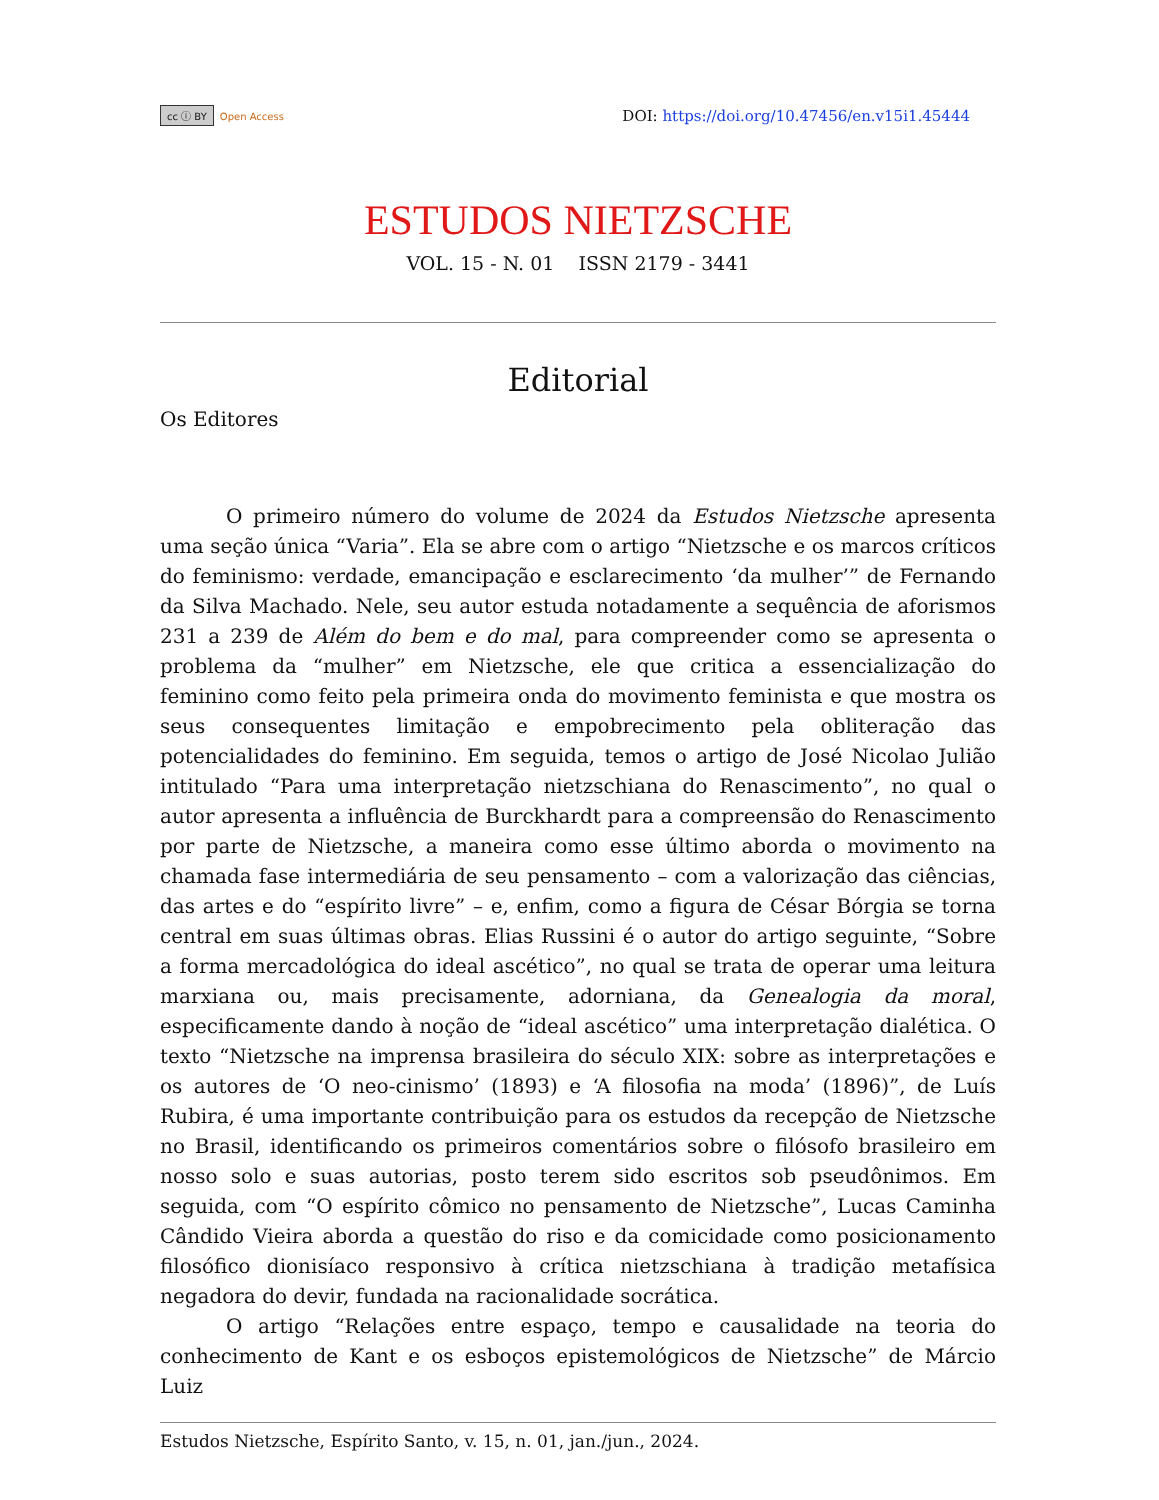cc ⓘ BY Open Access
DOI: https://doi.org/10.47456/en.v15i1.45444
ESTUDOS NIETZSCHE
VOL. 15 - N. 01 ISSN 2179 - 3441
Editorial
Os Editores
O primeiro número do volume de 2024 da Estudos Nietzsche apresenta uma seção única “Varia”. Ela se abre com o artigo “Nietzsche e os marcos críticos do feminismo: verdade, emancipação e esclarecimento ‘da mulher’” de Fernando da Silva Machado. Nele, seu autor estuda notadamente a sequência de aforismos 231 a 239 de Além do bem e do mal, para compreender como se apresenta o problema da “mulher” em Nietzsche, ele que critica a essencialização do feminino como feito pela primeira onda do movimento feminista e que mostra os seus consequentes limitação e empobrecimento pela obliteração das potencialidades do feminino. Em seguida, temos o artigo de José Nicolao Julião intitulado “Para uma interpretação nietzschiana do Renascimento”, no qual o autor apresenta a influência de Burckhardt para a compreensão do Renascimento por parte de Nietzsche, a maneira como esse último aborda o movimento na chamada fase intermediária de seu pensamento – com a valorização das ciências, das artes e do “espírito livre” – e, enfim, como a figura de César Bórgia se torna central em suas últimas obras. Elias Russini é o autor do artigo seguinte, “Sobre a forma mercadológica do ideal ascético”, no qual se trata de operar uma leitura marxiana ou, mais precisamente, adorniana, da Genealogia da moral, especificamente dando à noção de “ideal ascético” uma interpretação dialética. O texto “Nietzsche na imprensa brasileira do século XIX: sobre as interpretações e os autores de ‘O neo-cinismo’ (1893) e ‘A filosofia na moda’ (1896)”, de Luís Rubira, é uma importante contribuição para os estudos da recepção de Nietzsche no Brasil, identificando os primeiros comentários sobre o filósofo brasileiro em nosso solo e suas autorias, posto terem sido escritos sob pseudônimos. Em seguida, com “O espírito cômico no pensamento de Nietzsche”, Lucas Caminha Cândido Vieira aborda a questão do riso e da comicidade como posicionamento filosófico dionisíaco responsivo à crítica nietzschiana à tradição metafísica negadora do devir, fundada na racionalidade socrática.
O artigo “Relações entre espaço, tempo e causalidade na teoria do conhecimento de Kant e os esboços epistemológicos de Nietzsche” de Márcio Luiz
Estudos Nietzsche, Espírito Santo, v. 15, n. 01, jan./jun., 2024.